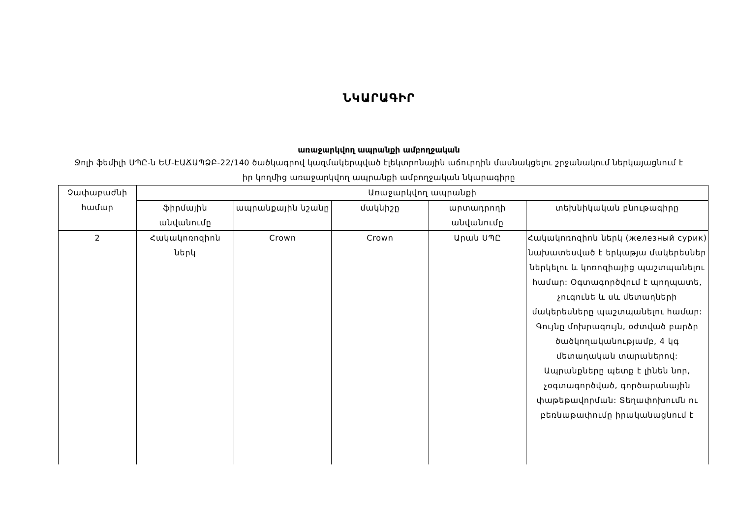ՆԿԱՐԱԳԻՐ
առաջարկվող ապրանքի ամբողջական
Ջոլի ֆեմիլի ՍՊԸ-ն ԵՄ-ԷԱՃԱՊՁԲ-22/140 ծածկագրով կազմակերպված էլեկտրոնային աճուրդին մասնակցելու շրջանակում ներկայացնում է իր կողմից առաջարկվող ապրանքի ամբողջական նկարագիրը
| Չափաբաժնի համար | Առաջարկվող ապրանքի | | | | |
| --- | --- | --- | --- | --- | --- |
| | ֆիրմային անվանումը | ապրանքային նշանը | մակնիշը | արտադրողի անվանումը | տեխնիկական բնութագիրը |
| 2 | Հակակոռոզիոն ներկ | Crown | Crown | Արան ՍՊԸ | Հակակոռոզիոն ներկ (железный сурик) նախատեսված է երկաթյա մակերեսներ ներկելու և կոռոզիայից պաշտպանելու համար: Օգտագործվում է պողպատե, չուգունե և սև մետաղների մակերեսները պաշտպանելու համար: Գույնը մոխրագույն, օժտված բարձր ծածկողականությամբ, 4 կգ մետաղական տարաներով: Ապրանքները պետք է լինեն նոր, չօգտագործված, գործարանային փաթեթավորման: Տեղափոխումն ու բեռնաթափումը իրականացնում է |